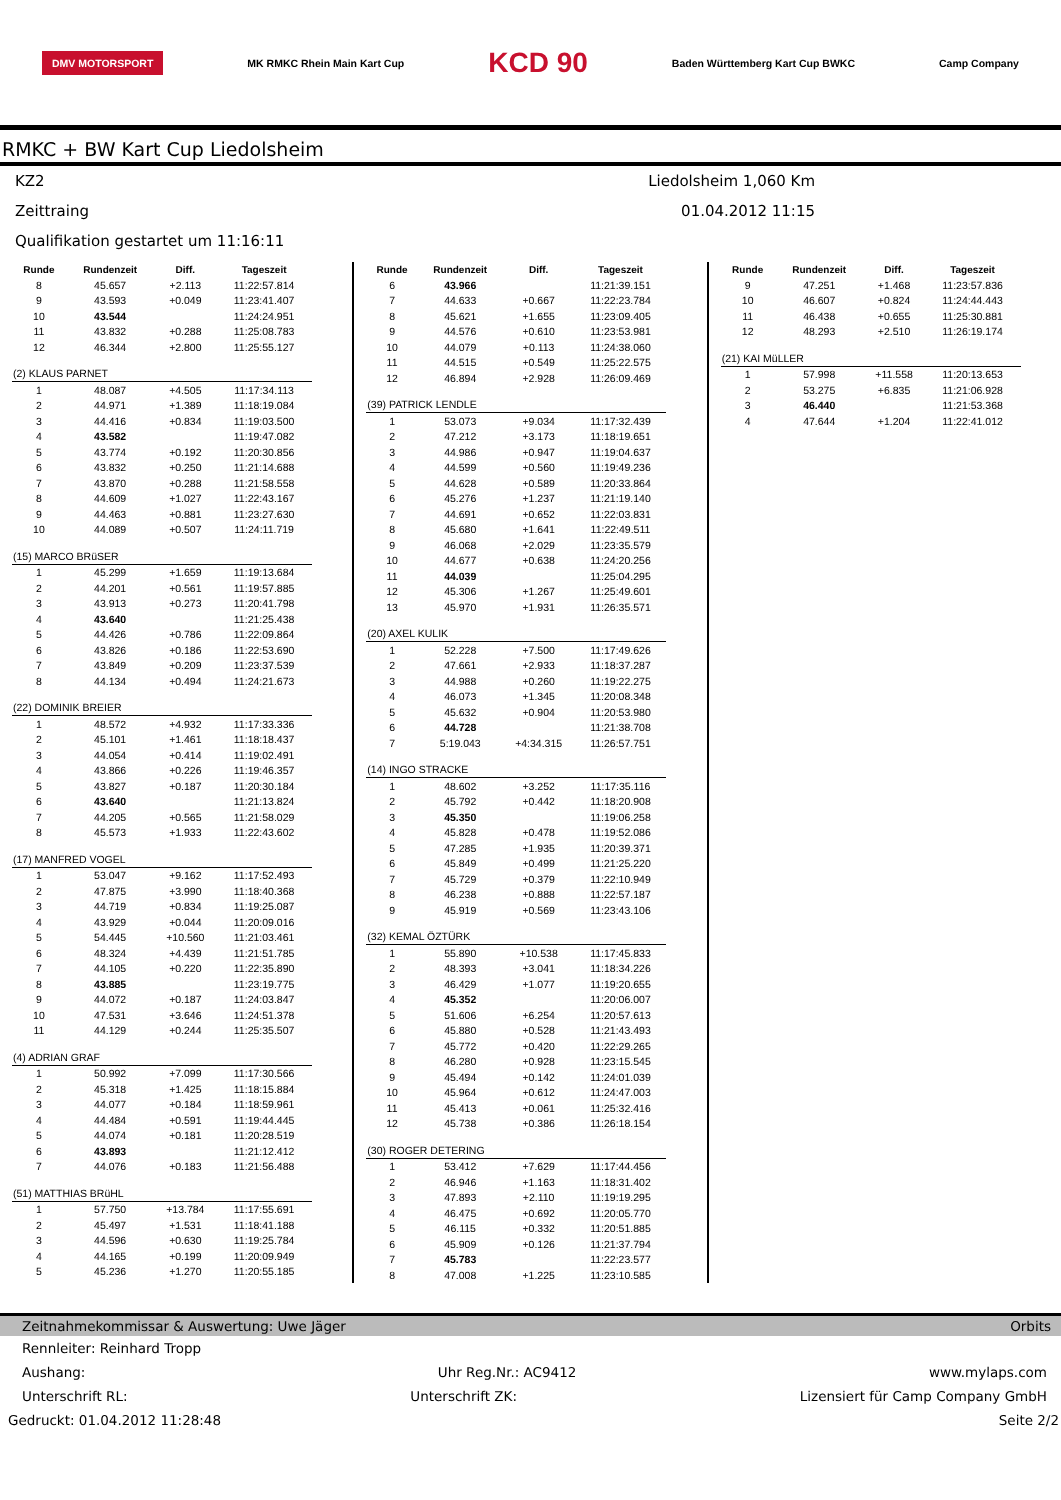DMV MOTORSPORT MK RMKC Rhein Main Kart Cup KCD 90 Baden Württemberg Kart Cup BWKC Camp Company
RMKC + BW Kart Cup Liedolsheim
KZ2 Liedolsheim 1,060 Km
Zeittraing 01.04.2012 11:15
Qualifikation gestartet um 11:16:11
| Runde | Rundenzeit | Diff. | Tageszeit |
| --- | --- | --- | --- |
| 8 | 45.657 | +2.113 | 11:22:57.814 |
| 9 | 43.593 | +0.049 | 11:23:41.407 |
| 10 | 43.544 | | 11:24:24.951 |
| 11 | 43.832 | +0.288 | 11:25:08.783 |
| 12 | 46.344 | +2.800 | 11:25:55.127 |
| (2) KLAUS PARNET | | | |
| 1 | 48.087 | +4.505 | 11:17:34.113 |
| 2 | 44.971 | +1.389 | 11:18:19.084 |
| 3 | 44.416 | +0.834 | 11:19:03.500 |
| 4 | 43.582 | | 11:19:47.082 |
| 5 | 43.774 | +0.192 | 11:20:30.856 |
| 6 | 43.832 | +0.250 | 11:21:14.688 |
| 7 | 43.870 | +0.288 | 11:21:58.558 |
| 8 | 44.609 | +1.027 | 11:22:43.167 |
| 9 | 44.463 | +0.881 | 11:23:27.630 |
| 10 | 44.089 | +0.507 | 11:24:11.719 |
| (15) MARCO BRüSER | | | |
| 1 | 45.299 | +1.659 | 11:19:13.684 |
| 2 | 44.201 | +0.561 | 11:19:57.885 |
| 3 | 43.913 | +0.273 | 11:20:41.798 |
| 4 | 43.640 | | 11:21:25.438 |
| 5 | 44.426 | +0.786 | 11:22:09.864 |
| 6 | 43.826 | +0.186 | 11:22:53.690 |
| 7 | 43.849 | +0.209 | 11:23:37.539 |
| 8 | 44.134 | +0.494 | 11:24:21.673 |
| (22) DOMINIK BREIER | | | |
| 1 | 48.572 | +4.932 | 11:17:33.336 |
| 2 | 45.101 | +1.461 | 11:18:18.437 |
| 3 | 44.054 | +0.414 | 11:19:02.491 |
| 4 | 43.866 | +0.226 | 11:19:46.357 |
| 5 | 43.827 | +0.187 | 11:20:30.184 |
| 6 | 43.640 | | 11:21:13.824 |
| 7 | 44.205 | +0.565 | 11:21:58.029 |
| 8 | 45.573 | +1.933 | 11:22:43.602 |
| (17) MANFRED VOGEL | | | |
| 1 | 53.047 | +9.162 | 11:17:52.493 |
| 2 | 47.875 | +3.990 | 11:18:40.368 |
| 3 | 44.719 | +0.834 | 11:19:25.087 |
| 4 | 43.929 | +0.044 | 11:20:09.016 |
| 5 | 54.445 | +10.560 | 11:21:03.461 |
| 6 | 48.324 | +4.439 | 11:21:51.785 |
| 7 | 44.105 | +0.220 | 11:22:35.890 |
| 8 | 43.885 | | 11:23:19.775 |
| 9 | 44.072 | +0.187 | 11:24:03.847 |
| 10 | 47.531 | +3.646 | 11:24:51.378 |
| 11 | 44.129 | +0.244 | 11:25:35.507 |
| (4) ADRIAN GRAF | | | |
| 1 | 50.992 | +7.099 | 11:17:30.566 |
| 2 | 45.318 | +1.425 | 11:18:15.884 |
| 3 | 44.077 | +0.184 | 11:18:59.961 |
| 4 | 44.484 | +0.591 | 11:19:44.445 |
| 5 | 44.074 | +0.181 | 11:20:28.519 |
| 6 | 43.893 | | 11:21:12.412 |
| 7 | 44.076 | +0.183 | 11:21:56.488 |
| (51) MATTHIAS BRüHL | | | |
| 1 | 57.750 | +13.784 | 11:17:55.691 |
| 2 | 45.497 | +1.531 | 11:18:41.188 |
| 3 | 44.596 | +0.630 | 11:19:25.784 |
| 4 | 44.165 | +0.199 | 11:20:09.949 |
| 5 | 45.236 | +1.270 | 11:20:55.185 |
| Runde | Rundenzeit | Diff. | Tageszeit |
| --- | --- | --- | --- |
| 6 | 43.966 | | 11:21:39.151 |
| 7 | 44.633 | +0.667 | 11:22:23.784 |
| 8 | 45.621 | +1.655 | 11:23:09.405 |
| 9 | 44.576 | +0.610 | 11:23:53.981 |
| 10 | 44.079 | +0.113 | 11:24:38.060 |
| 11 | 44.515 | +0.549 | 11:25:22.575 |
| 12 | 46.894 | +2.928 | 11:26:09.469 |
| (39) PATRICK LENDLE | | | |
| 1 | 53.073 | +9.034 | 11:17:32.439 |
| 2 | 47.212 | +3.173 | 11:18:19.651 |
| 3 | 44.986 | +0.947 | 11:19:04.637 |
| 4 | 44.599 | +0.560 | 11:19:49.236 |
| 5 | 44.628 | +0.589 | 11:20:33.864 |
| 6 | 45.276 | +1.237 | 11:21:19.140 |
| 7 | 44.691 | +0.652 | 11:22:03.831 |
| 8 | 45.680 | +1.641 | 11:22:49.511 |
| 9 | 46.068 | +2.029 | 11:23:35.579 |
| 10 | 44.677 | +0.638 | 11:24:20.256 |
| 11 | 44.039 | | 11:25:04.295 |
| 12 | 45.306 | +1.267 | 11:25:49.601 |
| 13 | 45.970 | +1.931 | 11:26:35.571 |
| (20) AXEL KULIK | | | |
| 1 | 52.228 | +7.500 | 11:17:49.626 |
| 2 | 47.661 | +2.933 | 11:18:37.287 |
| 3 | 44.988 | +0.260 | 11:19:22.275 |
| 4 | 46.073 | +1.345 | 11:20:08.348 |
| 5 | 45.632 | +0.904 | 11:20:53.980 |
| 6 | 44.728 | | 11:21:38.708 |
| 7 | 5:19.043 | +4:34.315 | 11:26:57.751 |
| (14) INGO STRACKE | | | |
| 1 | 48.602 | +3.252 | 11:17:35.116 |
| 2 | 45.792 | +0.442 | 11:18:20.908 |
| 3 | 45.350 | | 11:19:06.258 |
| 4 | 45.828 | +0.478 | 11:19:52.086 |
| 5 | 47.285 | +1.935 | 11:20:39.371 |
| 6 | 45.849 | +0.499 | 11:21:25.220 |
| 7 | 45.729 | +0.379 | 11:22:10.949 |
| 8 | 46.238 | +0.888 | 11:22:57.187 |
| 9 | 45.919 | +0.569 | 11:23:43.106 |
| (32) KEMAL ÖZTÜRK | | | |
| 1 | 55.890 | +10.538 | 11:17:45.833 |
| 2 | 48.393 | +3.041 | 11:18:34.226 |
| 3 | 46.429 | +1.077 | 11:19:20.655 |
| 4 | 45.352 | | 11:20:06.007 |
| 5 | 51.606 | +6.254 | 11:20:57.613 |
| 6 | 45.880 | +0.528 | 11:21:43.493 |
| 7 | 45.772 | +0.420 | 11:22:29.265 |
| 8 | 46.280 | +0.928 | 11:23:15.545 |
| 9 | 45.494 | +0.142 | 11:24:01.039 |
| 10 | 45.964 | +0.612 | 11:24:47.003 |
| 11 | 45.413 | +0.061 | 11:25:32.416 |
| 12 | 45.738 | +0.386 | 11:26:18.154 |
| (30) ROGER DETERING | | | |
| 1 | 53.412 | +7.629 | 11:17:44.456 |
| 2 | 46.946 | +1.163 | 11:18:31.402 |
| 3 | 47.893 | +2.110 | 11:19:19.295 |
| 4 | 46.475 | +0.692 | 11:20:05.770 |
| 5 | 46.115 | +0.332 | 11:20:51.885 |
| 6 | 45.909 | +0.126 | 11:21:37.794 |
| 7 | 45.783 | | 11:22:23.577 |
| 8 | 47.008 | +1.225 | 11:23:10.585 |
| Runde | Rundenzeit | Diff. | Tageszeit |
| --- | --- | --- | --- |
| 9 | 47.251 | +1.468 | 11:23:57.836 |
| 10 | 46.607 | +0.824 | 11:24:44.443 |
| 11 | 46.438 | +0.655 | 11:25:30.881 |
| 12 | 48.293 | +2.510 | 11:26:19.174 |
| (21) KAI MüLLER | | | |
| 1 | 57.998 | +11.558 | 11:20:13.653 |
| 2 | 53.275 | +6.835 | 11:21:06.928 |
| 3 | 46.440 | | 11:21:53.368 |
| 4 | 47.644 | +1.204 | 11:22:41.012 |
Zeitnahmekommissar & Auswertung: Uwe Jäger Orbits
Rennleiter: Reinhard Tropp
Aushang: Uhr Reg.Nr.: AC9412 www.mylaps.com
Unterschrift RL: Unterschrift ZK: Lizensiert für Camp Company GmbH
Gedruckt: 01.04.2012 11:28:48 Seite 2/2